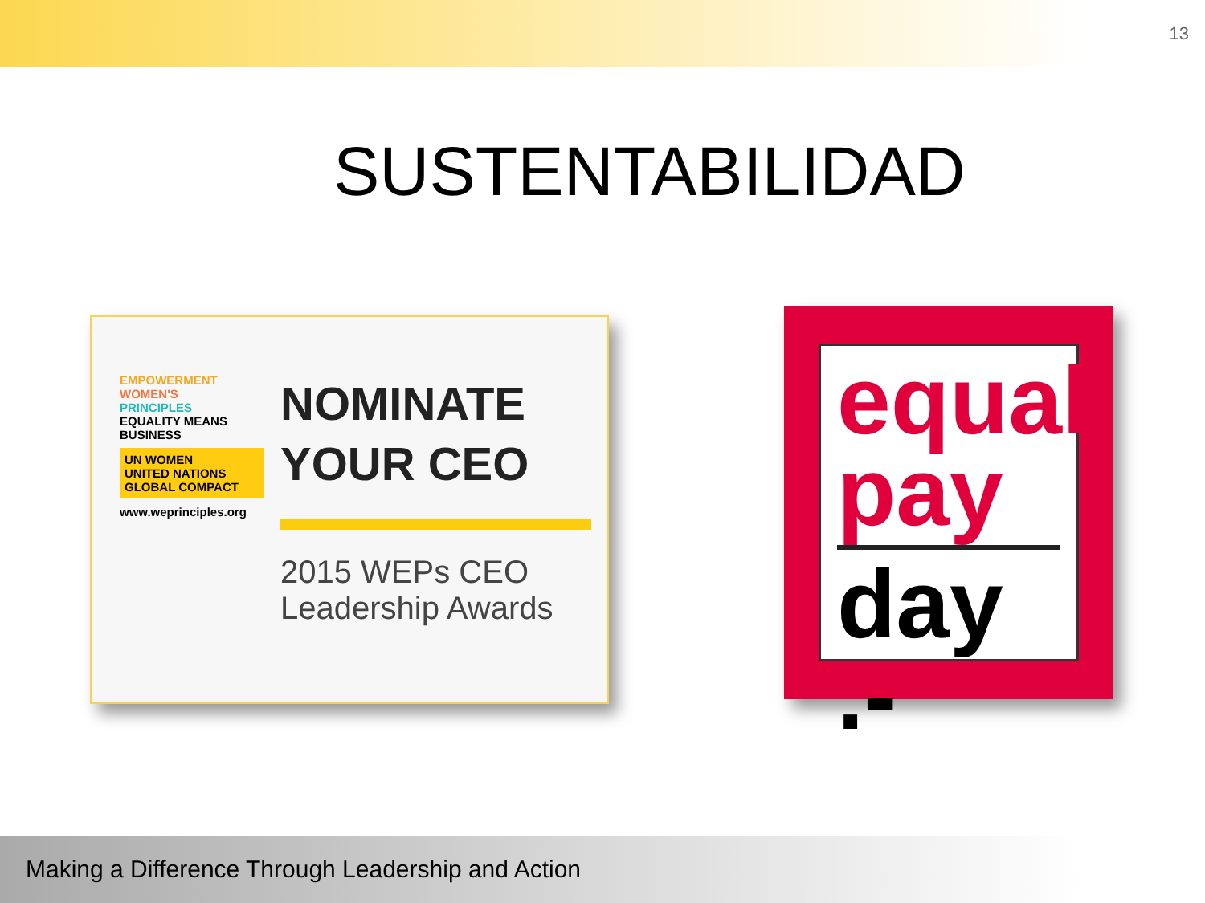13
SUSTENTABILIDAD
EMPOWERMENT
WOMEN'S
PRINCIPLES
EQUALITY MEANS BUSINESS
UN WOMEN
UNITED NATIONS GLOBAL COMPACT
www.weprinciples.org
NOMINATE
YOUR CEO
2015 WEPs CEO
Leadership Awards
equal
pay
day .-
Making a Difference Through Leadership and Action